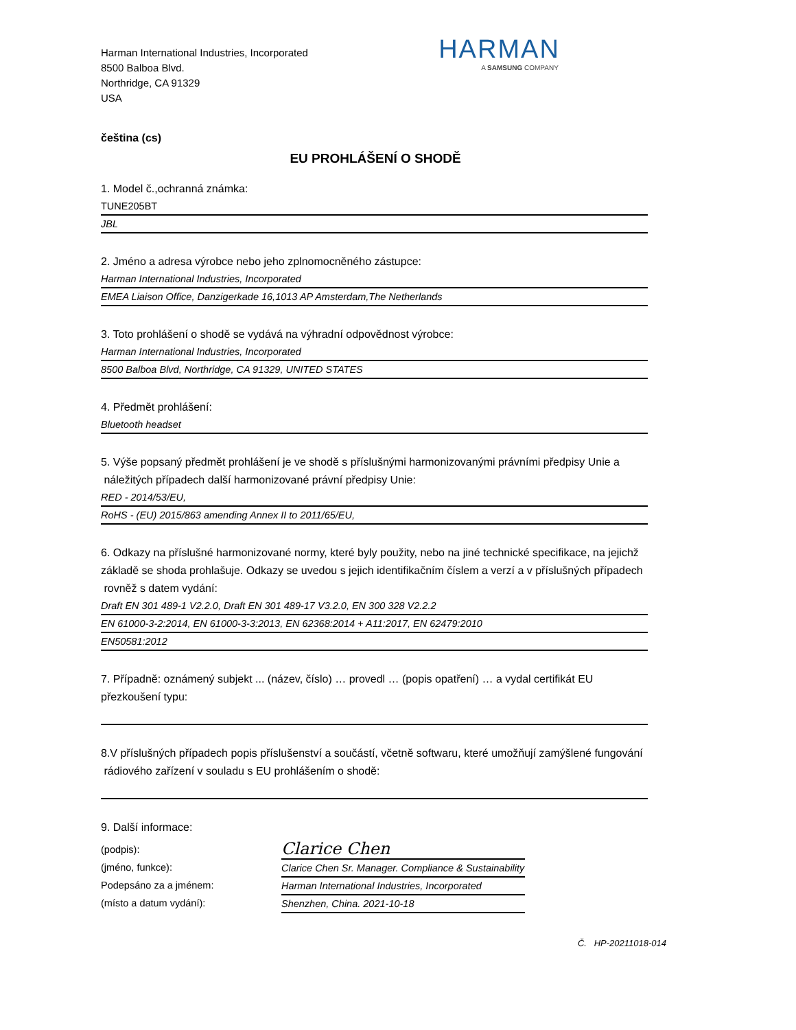Harman International Industries, Incorporated
8500 Balboa Blvd.
Northridge, CA 91329
USA
HARMAN
A SAMSUNG COMPANY
čeština (cs)
EU PROHLÁŠENÍ O SHODĚ
1. Model č.,ochranná známka:
TUNE205BT
JBL
2. Jméno a adresa výrobce nebo jeho zplnomocněného zástupce:
Harman International Industries, Incorporated
EMEA Liaison Office, Danzigerkade 16,1013 AP Amsterdam,The Netherlands
3. Toto prohlášení o shodě se vydává na výhradní odpovědnost výrobce:
Harman International Industries, Incorporated
8500 Balboa Blvd, Northridge, CA 91329, UNITED STATES
4. Předmět prohlášení:
Bluetooth headset
5. Výše popsaný předmět prohlášení je ve shodě s příslušnými harmonizovanými právními předpisy Unie a
náležitých případech další harmonizované právní předpisy Unie:
RED - 2014/53/EU,
RoHS - (EU) 2015/863 amending Annex II to 2011/65/EU,
6. Odkazy na příslušné harmonizované normy, které byly použity, nebo na jiné technické specifikace, na jejichž základě se shoda prohlašuje. Odkazy se uvedou s jejich identifikačním číslem a verzí a v příslušných případech
rovněž s datem vydání:
Draft EN 301 489-1 V2.2.0, Draft EN 301 489-17 V3.2.0, EN 300 328 V2.2.2
EN 61000-3-2:2014, EN 61000-3-3:2013, EN 62368:2014 + A11:2017, EN 62479:2010
EN50581:2012
7. Případně: oznámený subjekt ... (název, číslo) … provedl … (popis opatření) … a vydal certifikát EU přezkoušení typu:
8.V příslušných případech popis příslušenství a součástí, včetně softwaru, které umožňují zamýšlené fungování
rádiového zařízení v souladu s EU prohlášením o shodě:
9. Další informace:
(podpis):
(jméno, funkce):
Podepsáno za a jménem:
(místo a datum vydání):
Clarice Chen
Clarice Chen Sr. Manager. Compliance & Sustainability
Harman International Industries, Incorporated
Shenzhen, China. 2021-10-18
Č. HP-20211018-014